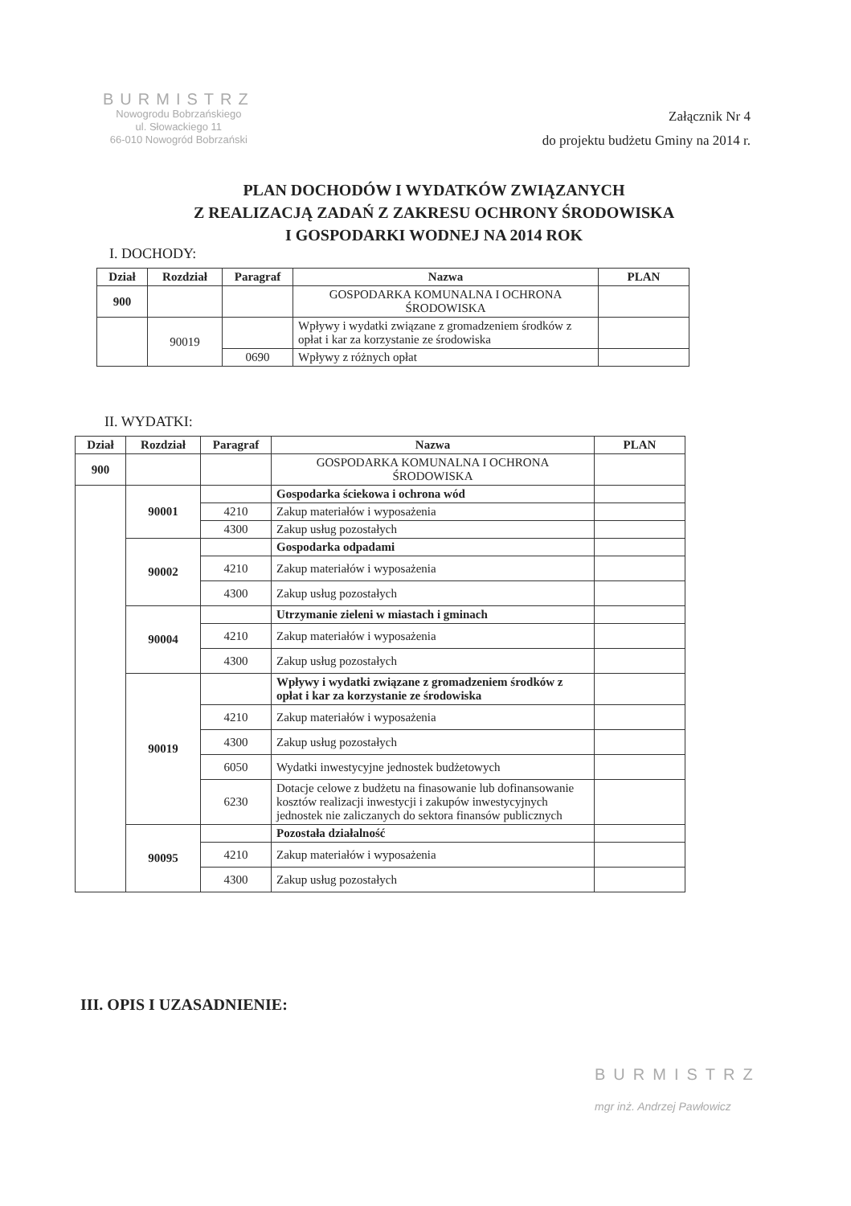BURMISTRZ
Nowogrodu Bobrzańskiego
ul. Słowackiego 11
66-010 Nowogród Bobrzański
Załącznik Nr 4
do projektu budżetu Gminy na 2014 r.
PLAN DOCHODÓW I WYDATKÓW ZWIĄZANYCH
Z REALIZACJĄ ZADAŃ Z ZAKRESU OCHRONY ŚRODOWISKA
I GOSPODARKI WODNEJ NA 2014 ROK
I. DOCHODY:
| Dział | Rozdział | Paragraf | Nazwa | PLAN |
| --- | --- | --- | --- | --- |
| 900 | | | GOSPODARKA KOMUNALNA I OCHRONA ŚRODOWISKA | |
| | 90019 | | Wpływy i wydatki związane z gromadzeniem środków z opłat i kar za korzystanie ze środowiska | |
| | | 0690 | Wpływy z różnych opłat | |
II. WYDATKI:
| Dział | Rozdział | Paragraf | Nazwa | PLAN |
| --- | --- | --- | --- | --- |
| 900 | | | GOSPODARKA KOMUNALNA I OCHRONA ŚRODOWISKA | |
| | 90001 | | Gospodarka ściekowa i ochrona wód | |
| | | 4210 | Zakup materiałów i wyposażenia | |
| | | 4300 | Zakup usług pozostałych | |
| | 90002 | | Gospodarka odpadami | |
| | | 4210 | Zakup materiałów i wyposażenia | |
| | | 4300 | Zakup usług pozostałych | |
| | 90004 | | Utrzymanie zieleni w miastach i gminach | |
| | | 4210 | Zakup materiałów i wyposażenia | |
| | | 4300 | Zakup usług pozostałych | |
| | 90019 | | Wpływy i wydatki związane z gromadzeniem środków z opłat i kar za korzystanie ze środowiska | |
| | | 4210 | Zakup materiałów i wyposażenia | |
| | | 4300 | Zakup usług pozostałych | |
| | | 6050 | Wydatki inwestycyjne jednostek budżetowych | |
| | | 6230 | Dotacje celowe z budżetu na finasowanie lub dofinansowanie kosztów realizacji inwestycji i zakupów inwestycyjnych jednostek nie zaliczanych do sektora finansów publicznych | |
| | 90095 | | Pozostała działalność | |
| | | 4210 | Zakup materiałów i wyposażenia | |
| | | 4300 | Zakup usług pozostałych | |
III. OPIS I UZASADNIENIE:
BURMISTRZ
mgr inż. Andrzej Pawłowicz